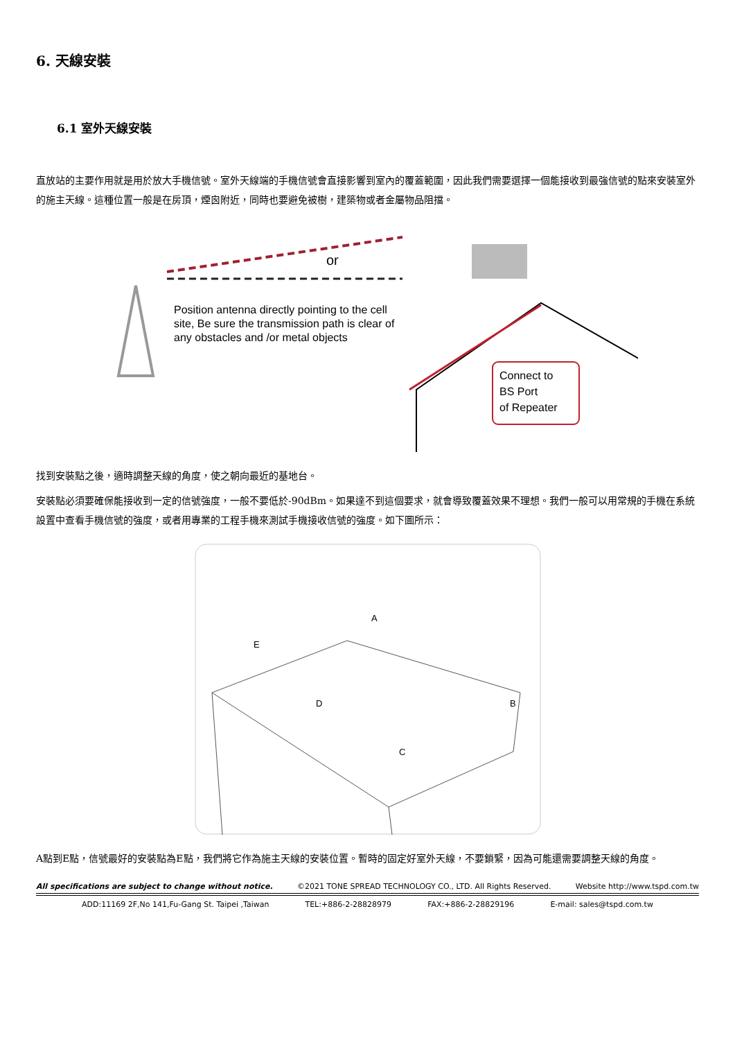6. 天線安裝
6.1 室外天線安裝
直放站的主要作用就是用於放大手機信號。室外天線端的手機信號會直接影響到室內的覆蓋範圍，因此我們需要選擇一個能接收到最強信號的點來安裝室外的施主天線。這種位置一般是在房頂，煙囪附近，同時也要避免被樹，建築物或者金屬物品阻擋。
or
Position antenna directly pointing to the cell
site, Be sure the transmission path is clear of
any obstacles and /or metal objects
Connect to
BS Port
of Repeater
找到安裝點之後，適時調整天線的角度，使之朝向最近的基地台。
安裝點必須要確保能接收到一定的信號強度，一般不要低於-90dBm。如果達不到這個要求，就會導致覆蓋效果不理想。我們一般可以用常規的手機在系統設置中查看手機信號的強度，或者用專業的工程手機來測試手機接收信號的強度。如下圖所示：
A
B
C
D
E
A點到E點，信號最好的安裝點為E點，我們將它作為施主天線的安裝位置。暫時的固定好室外天線，不要鎖緊，因為可能還需要調整天線的角度。
All specifications are subject to change without notice. ©2021 TONE SPREAD TECHNOLOGY CO., LTD. All Rights Reserved. Website http://www.tspd.com.tw
ADD:11169 2F,No 141,Fu-Gang St. Taipei ,Taiwan TEL:+886-2-28828979 FAX:+886-2-28829196 E-mail: sales@tspd.com.tw